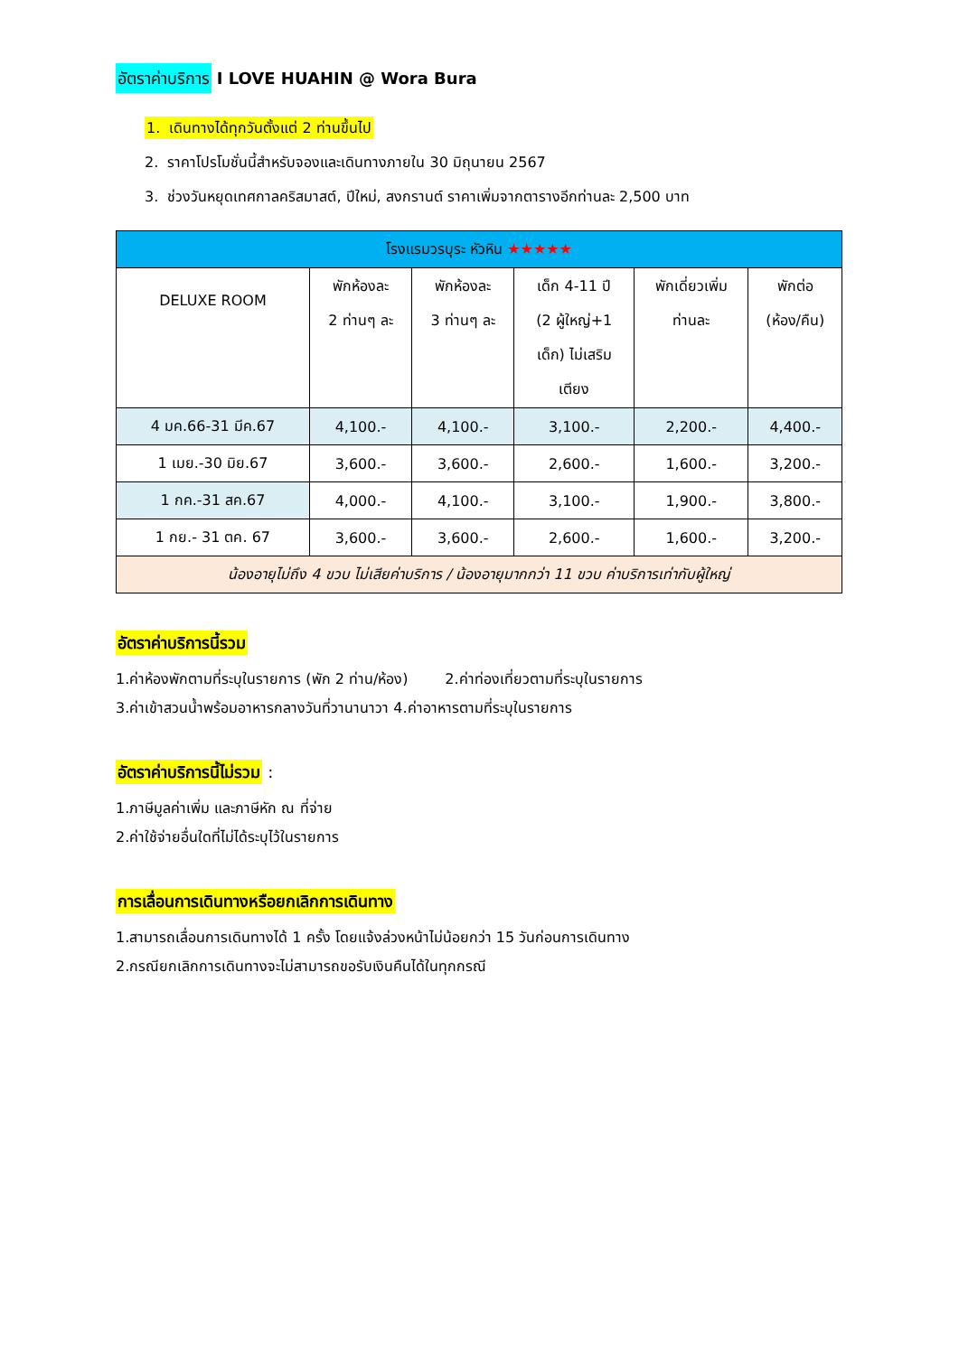อัตราค่าบริการ I LOVE HUAHIN @ Wora Bura
1. เดินทางได้ทุกวันตั้งแต่ 2 ท่านขึ้นไป
2. ราคาโปรโมชั่นนี้สำหรับจองและเดินทางภายใน 30 มิถุนายน 2567
3. ช่วงวันหยุดเทศกาลคริสมาสต์, ปีใหม่, สงกรานต์ ราคาเพิ่มจากตารางอีกท่านละ 2,500 บาท
| โรงแรมวรบุระ หัวหิน ★★★★★ | | | | | |
| --- | --- | --- | --- | --- | --- |
| DELUXE ROOM | พักห้องละ 2 ท่านๆ ละ | พักห้องละ 3 ท่านๆ ละ | เด็ก 4-11 ปี (2 ผู้ใหญ่+1 เด็ก) ไม่เสริม เตียง | พักเดี่ยวเพิ่ม ท่านละ | พักต่อ (ห้อง/คืน) |
| 4 มค.66-31 มีค.67 | 4,100.- | 4,100.- | 3,100.- | 2,200.- | 4,400.- |
| 1 เมย.-30 มิย.67 | 3,600.- | 3,600.- | 2,600.- | 1,600.- | 3,200.- |
| 1 กค.-31 สค.67 | 4,000.- | 4,100.- | 3,100.- | 1,900.- | 3,800.- |
| 1 กย.- 31 ตค. 67 | 3,600.- | 3,600.- | 2,600.- | 1,600.- | 3,200.- |
| น้องอายุไม่ถึง 4 ขวบ ไม่เสียค่าบริการ / น้องอายุมากกว่า 11 ขวบ ค่าบริการเท่ากับผู้ใหญ่ | | | | | |
อัตราค่าบริการนี้รวม
1.ค่าห้องพักตามที่ระบุในรายการ (พัก 2 ท่าน/ห้อง) 2.ค่าท่องเที่ยวตามที่ระบุในรายการ
3.ค่าเข้าสวนน้ำพร้อมอาหารกลางวันที่วานานาวา 4.ค่าอาหารตามที่ระบุในรายการ
อัตราค่าบริการนี้ไม่รวม :
1.ภาษีมูลค่าเพิ่ม และภาษีหัก ณ ที่จ่าย
2.ค่าใช้จ่ายอื่นใดที่ไม่ได้ระบุไว้ในรายการ
การเลื่อนการเดินทางหรือยกเลิกการเดินทาง
1.สามารถเลื่อนการเดินทางได้ 1 ครั้ง โดยแจ้งล่วงหน้าไม่น้อยกว่า 15 วันก่อนการเดินทาง
2.กรณียกเลิกการเดินทางจะไม่สามารถขอรับเงินคืนได้ในทุกกรณี